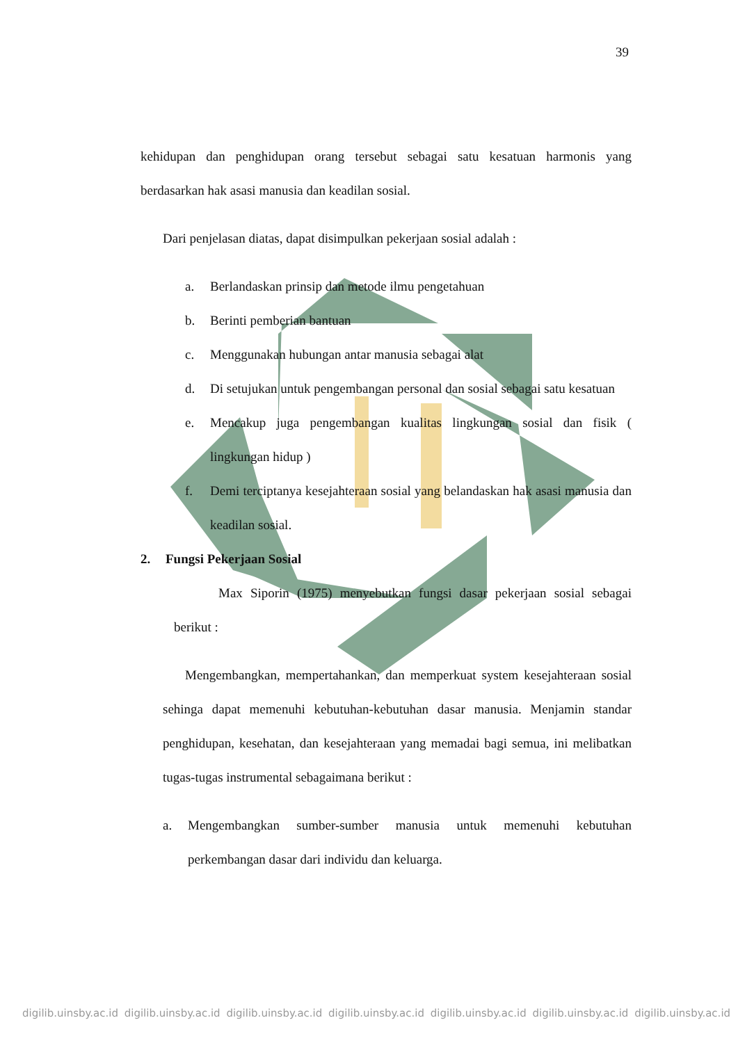39
kehidupan dan penghidupan orang tersebut sebagai satu kesatuan harmonis yang berdasarkan hak asasi manusia dan keadilan sosial.
Dari penjelasan diatas, dapat disimpulkan pekerjaan sosial adalah :
a. Berlandaskan prinsip dan metode ilmu pengetahuan
b. Berinti pemberian bantuan
c. Menggunakan hubungan antar manusia sebagai alat
d. Di setujukan untuk pengembangan personal dan sosial sebagai satu kesatuan
e. Mencakup juga pengembangan kualitas lingkungan sosial dan fisik ( lingkungan hidup )
f. Demi terciptanya kesejahteraan sosial yang belandaskan hak asasi manusia dan keadilan sosial.
2. Fungsi Pekerjaan Sosial
Max Siporin (1975) menyebutkan fungsi dasar pekerjaan sosial sebagai berikut :
Mengembangkan, mempertahankan, dan memperkuat system kesejahteraan sosial sehinga dapat memenuhi kebutuhan-kebutuhan dasar manusia. Menjamin standar penghidupan, kesehatan, dan kesejahteraan yang memadai bagi semua, ini melibatkan tugas-tugas instrumental sebagaimana berikut :
a. Mengembangkan sumber-sumber manusia untuk memenuhi kebutuhan perkembangan dasar dari individu dan keluarga.
digilib.uinsby.ac.id digilib.uinsby.ac.id digilib.uinsby.ac.id digilib.uinsby.ac.id digilib.uinsby.ac.id digilib.uinsby.ac.id digilib.uinsby.ac.id